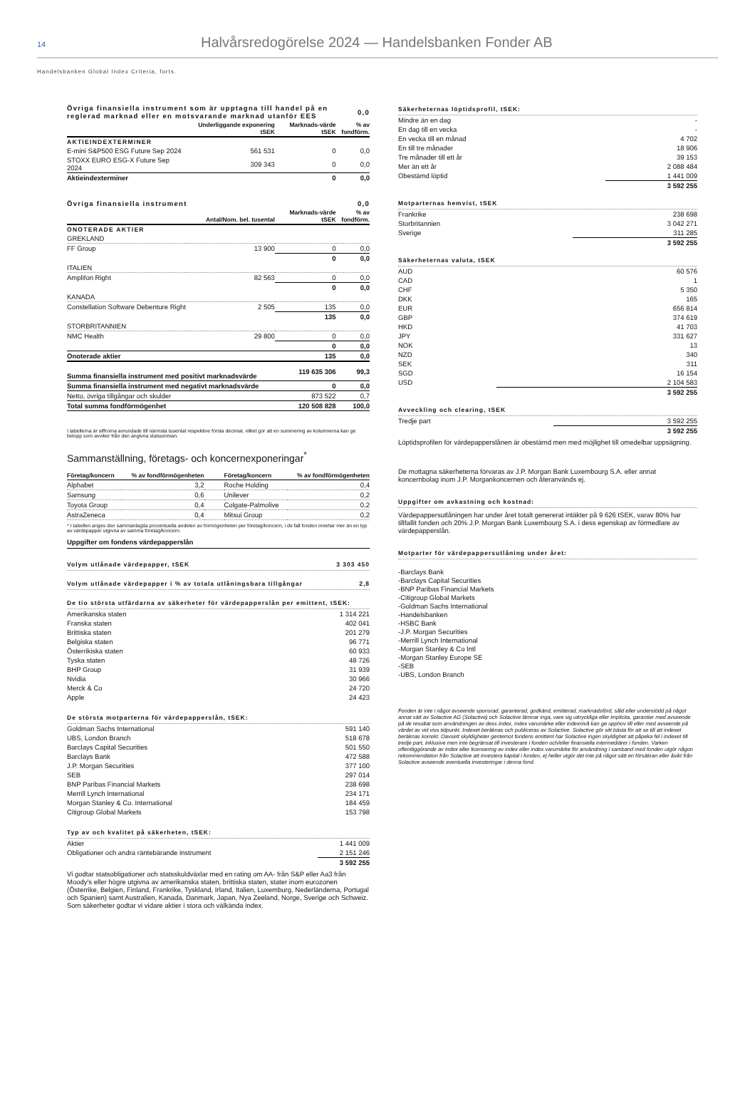14 Halvårsredogörelse 2024 — Handelsbanken Fonder AB
Handelsbanken Global Index Criteria, forts.
| Övriga finansiella instrument som är upptagna till handel på en reglerad marknad eller en motsvarande marknad utanför EES | | | 0,0 |
| | Underliggande exponering tSEK | Marknads-värde tSEK | % av fondförm. |
| AKTIEINDEXTERMINER | | | |
| E-mini S&P500 ESG Future Sep 2024 | 561 531 | 0 | 0,0 |
| STOXX EURO ESG-X Future Sep 2024 | 309 343 | 0 | 0,0 |
| Aktieindexterminer | | 0 | 0,0 |
| Övriga finansiella instrument | | | 0,0 |
| | Antal/Nom. bel. tusental | Marknads-värde tSEK | % av fondförm. |
| ONOTERADE AKTIER | | | |
| GREKLAND | | | |
| FF Group | 13 900 | 0 | 0,0 |
| | | 0 | 0,0 |
| ITALIEN | | | |
| Amplifon Right | 82 563 | 0 | 0,0 |
| | | 0 | 0,0 |
| KANADA | | | |
| Constellation Software Debenture Right | 2 505 | 135 | 0,0 |
| | | 135 | 0,0 |
| STORBRITANNIEN | | | |
| NMC Health | 29 800 | 0 | 0,0 |
| | | 0 | 0,0 |
| Onoterade aktier | | 135 | 0,0 |
| Summa finansiella instrument med positivt marknadsvärde | | 119 635 306 | 99,3 |
| Summa finansiella instrument med negativt marknadsvärde | | 0 | 0,0 |
| Netto, övriga tillgångar och skulder | | 873 522 | 0,7 |
| Total summa fondförmögenhet | | 120 508 828 | 100,0 |
I tabellerna är siffrorna avrundade till närmsta tusental respektive första decimal, vilket gör att en summering av kolumnerna kan ge belopp som avviker från den angivna slutsumman.
Sammanställning, företags- och koncernexponeringar<sup>*</sup>
| Företag/koncern | % av fondförmögenheten | | Företag/koncern | % av fondförmögenheten |
| Alphabet | 3,2 | | Roche Holding | 0,4 |
| Samsung | 0,6 | | Unilever | 0,2 |
| Toyota Group | 0,4 | | Colgate-Palmolive | 0,2 |
| AstraZeneca | 0,4 | | Mitsui Group | 0,2 |
* I tabellen anges den sammanlagda procentuella andelen av förmögenheten per företag/koncern, i de fall fonden innehar mer än en typ av värdepapper utgivna av samma företag/koncern.
Uppgifter om fondens värdepapperslån
Volym utlånade värdepapper, tSEK 3 303 450
Volym utlånade värdepapper i % av totala utlåningsbara tillgångar 2,8
De tio största utfärdarna av säkerheter för värdepapperslån per emittent, tSEK:
| Amerikanska staten | 1 314 221 |
| Franska staten | 402 041 |
| Brittiska staten | 201 279 |
| Belgiska staten | 96 771 |
| Österrikiska staten | 60 933 |
| Tyska staten | 48 726 |
| BHP Group | 31 939 |
| Nvidia | 30 966 |
| Merck & Co | 24 720 |
| Apple | 24 423 |
De största motparterna för värdepapperslån, tSEK:
| Goldman Sachs International | 591 140 |
| UBS, London Branch | 518 678 |
| Barclays Capital Securities | 501 550 |
| Barclays Bank | 472 588 |
| J.P. Morgan Securities | 377 100 |
| SEB | 297 014 |
| BNP Paribas Financial Markets | 238 698 |
| Merrill Lynch International | 234 171 |
| Morgan Stanley & Co. International | 184 459 |
| Citigroup Global Markets | 153 798 |
Typ av och kvalitet på säkerheten, tSEK:
| Aktier | 1 441 009 |
| Obligationer och andra räntebärande instrument | 2 151 246 |
| | 3 592 255 |
Vi godtar statsobligationer och statsskuldväxlar med en rating om AA- från S&P eller Aa3 från Moody's eller högre utgivna av amerikanska staten, brittiska staten, stater inom eurozonen (Österrike, Belgien, Finland, Frankrike, Tyskland, Irland, Italien, Luxemburg, Nederländerna, Portugal och Spanien) samt Australien, Kanada, Danmark, Japan, Nya Zeeland, Norge, Sverige och Schweiz. Som säkerheter godtar vi vidare aktier i stora och välkända index.
Säkerheternas löptidsprofil, tSEK:
| Mindre än en dag | - |
| En dag till en vecka | - |
| En vecka till en månad | 4 702 |
| En till tre månader | 18 906 |
| Tre månader till ett år | 39 153 |
| Mer än ett år | 2 088 484 |
| Obestämd löptid | 1 441 009 |
| | 3 592 255 |
Motparternas hemvist, tSEK
| Frankrike | 238 698 |
| Storbritannien | 3 042 271 |
| Sverige | 311 285 |
| | 3 592 255 |
Säkerheternas valuta, tSEK
| AUD | 60 576 |
| CAD | 1 |
| CHF | 5 350 |
| DKK | 165 |
| EUR | 656 814 |
| GBP | 374 619 |
| HKD | 41 703 |
| JPY | 331 627 |
| NOK | 13 |
| NZD | 340 |
| SEK | 311 |
| SGD | 16 154 |
| USD | 2 104 583 |
| | 3 592 255 |
Avveckling och clearing, tSEK
| Tredje part | 3 592 255 |
| | 3 592 255 |
Löptidsprofilen för värdepapperslånen är obestämd men med möjlighet till omedelbar uppsägning.
De mottagna säkerheterna förvaras av J.P. Morgan Bank Luxembourg S.A. eller annat koncernbolag inom J.P. Morgankoncernen och återanvänds ej.
Uppgifter om avkastning och kostnad:
Värdepappersutlåningen har under året totalt genererat intäkter på 9 626 tSEK, varav 80% har tillfallit fonden och 20% J.P. Morgan Bank Luxembourg S.A. i dess egenskap av förmedlare av värdepapperslån.
Motparter för värdepappersutlåning under året:
-Barclays Bank
-Barclays Capital Securities
-BNP Paribas Financial Markets
-Citigroup Global Markets
-Goldman Sachs International
-Handelsbanken
-HSBC Bank
-J.P. Morgan Securities
-Merrill Lynch International
-Morgan Stanley & Co Intl
-Morgan Stanley Europe SE
-SEB
-UBS, London Branch
Fonden är inte i något avseende sponsrad, garanterad, godkänd, emitterad, marknadsförd, såld eller understödd på något annat sätt av Solactive AG (Solactive) och Solactive lämnar inga, vare sig uttryckliga eller implicita, garantier med avseende på de resultat som användningen av dess index, index varumärke eller indexnivå kan ge upphov till eller med avseende på värdet av vid viss tidpunkt. Indexet beräknas och publiceras av Solactive. Solactive gör sitt bästa för att se till att indexet beräknas korrekt. Oavsett skyldigheter gentemot fondens emittent har Solactive ingen skyldighet att påpeka fel i indexet till tredje part, inklusive men inte begränsat till investerare i fonden och/eller finansiella intermediärer i fonden. Varken offentliggörande av index eller licensering av index eller index varumärke för användning i samband med fonden utgör någon rekommendation från Solactive att investera kapital i fonden, ej heller utgör det inte på något sätt en försäkran eller åsikt från Solactive avseende eventuella investeringar i denna fond.